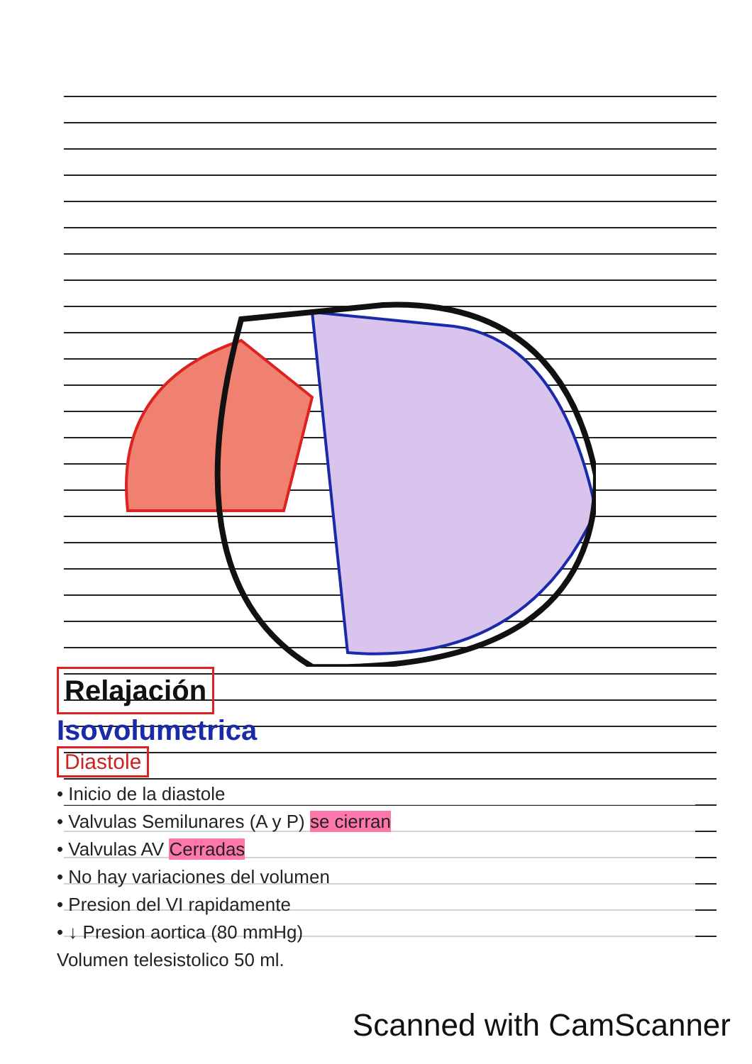Relajación
Isovolumetrica
Diastole
• Inicio de la diastole
• Valvulas Semilunares (A y P) se cierran
• Valvulas AV Cerradas
• No hay variaciones del volumen
• Presion del VI rapidamente
• ↓ Presion aortica (80 mmHg)
Volumen telesistolico 50 ml.
Scanned with CamScanner